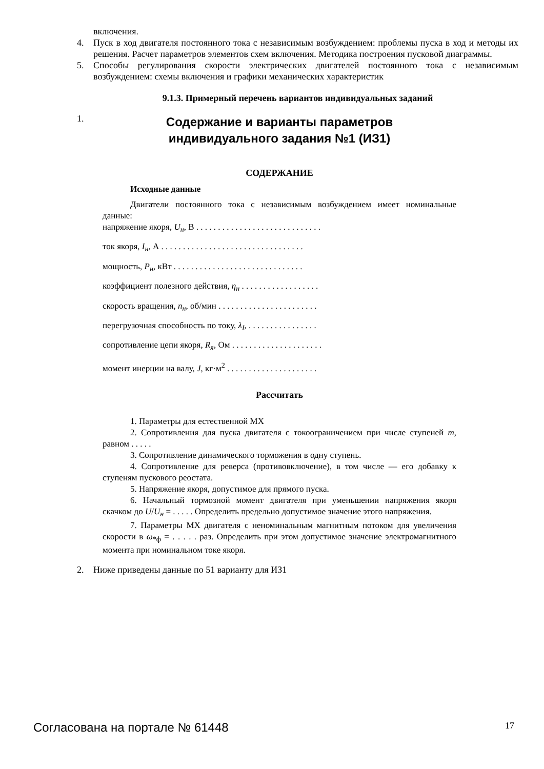включения.
4. Пуск в ход двигателя постоянного тока с независимым возбуждением: проблемы пуска в ход и методы их решения. Расчет параметров элементов схем включения. Методика построения пусковой диаграммы.
5. Способы регулирования скорости электрических двигателей постоянного тока с независимым возбуждением: схемы включения и графики механических характеристик
9.1.3. Примерный перечень вариантов индивидуальных заданий
1.
Содержание и варианты параметров
индивидуального задания №1 (ИЗ1)
СОДЕРЖАНИЕ
Исходные данные
Двигатели постоянного тока с независимым возбуждением имеет номинальные данные:
напряжение якоря, U<sub>н</sub>, В . . . . . . . . . . . . . . . . . . . . . . . . . . . . .
ток якоря, I<sub>н</sub>, А . . . . . . . . . . . . . . . . . . . . . . . . . . . . . . . . .
мощность, P<sub>н</sub>, кВт . . . . . . . . . . . . . . . . . . . . . . . . . . . . . .
коэффициент полезного действия, η<sub>н</sub> . . . . . . . . . . . . . . . . . .
скорость вращения, n<sub>н</sub>, об/мин . . . . . . . . . . . . . . . . . . . . . . .
перегрузочная способность по току, λ<sub>I</sub>, . . . . . . . . . . . . . . . .
сопротивление цепи якоря, R<sub>я</sub>, Ом . . . . . . . . . . . . . . . . . . . . .
момент инерции на валу, J, кг·м<sup>2</sup> . . . . . . . . . . . . . . . . . . . . .
Рассчитать
1. Параметры для естественной МХ
2. Сопротивления для пуска двигателя с токоограничением при числе ступеней m, равном . . . . .
3. Сопротивление динамического торможения в одну ступень.
4. Сопротивление для реверса (противовключение), в том числе — его добавку к ступеням пускового реостата.
5. Напряжение якоря, допустимое для прямого пуска.
6. Начальный тормозной момент двигателя при уменьшении напряжения якоря скачком до U/U<sub>н</sub> = . . . . . Определить предельно допустимое значение этого напряжения.
7. Параметры МХ двигателя с неноминальным магнитным потоком для увеличения скорости в ω<sub>*ф</sub> = . . . . . раз. Определить при этом допустимое значение электромагнитного момента при номинальном токе якоря.
2. Ниже приведены данные по 51 варианту для ИЗ1
Согласована на портале № 61448 17